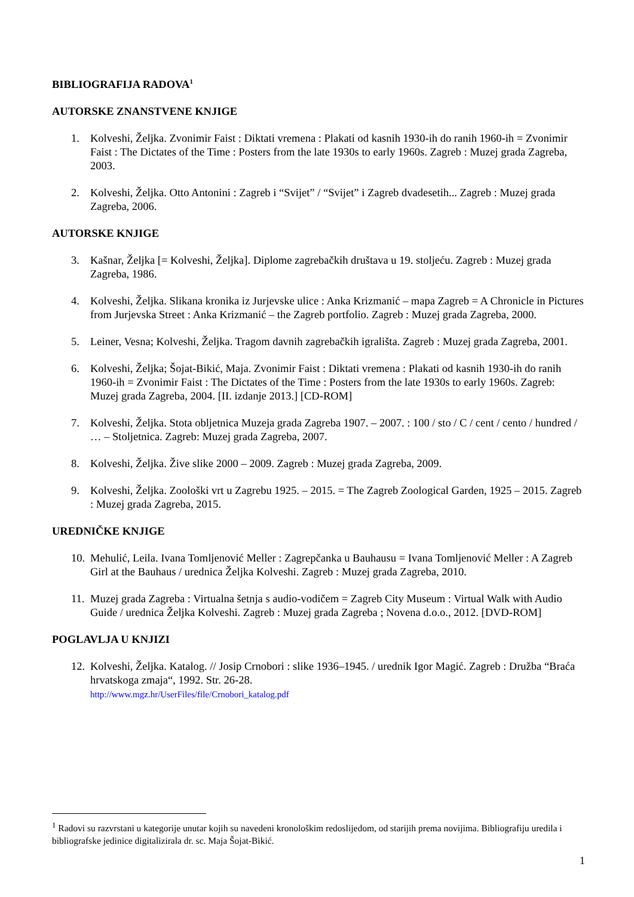BIBLIOGRAFIJA RADOVA<sup>1</sup>
AUTORSKE ZNANSTVENE KNJIGE
1. Kolveshi, Željka. Zvonimir Faist : Diktati vremena : Plakati od kasnih 1930-ih do ranih 1960-ih = Zvonimir Faist : The Dictates of the Time : Posters from the late 1930s to early 1960s. Zagreb : Muzej grada Zagreba, 2003.
2. Kolveshi, Željka. Otto Antonini : Zagreb i “Svijet” / “Svijet” i Zagreb dvadesetih... Zagreb : Muzej grada Zagreba, 2006.
AUTORSKE KNJIGE
3. Kašnar, Željka [= Kolveshi, Željka]. Diplome zagrebačkih društava u 19. stoljeću. Zagreb : Muzej grada Zagreba, 1986.
4. Kolveshi, Željka. Slikana kronika iz Jurjevske ulice : Anka Krizmanić – mapa Zagreb = A Chronicle in Pictures from Jurjevska Street : Anka Krizmanić – the Zagreb portfolio. Zagreb : Muzej grada Zagreba, 2000.
5. Leiner, Vesna; Kolveshi, Željka. Tragom davnih zagrebačkih igrališta. Zagreb : Muzej grada Zagreba, 2001.
6. Kolveshi, Željka; Šojat-Bikić, Maja. Zvonimir Faist : Diktati vremena : Plakati od kasnih 1930-ih do ranih 1960-ih = Zvonimir Faist : The Dictates of the Time : Posters from the late 1930s to early 1960s. Zagreb: Muzej grada Zagreba, 2004. [II. izdanje 2013.] [CD-ROM]
7. Kolveshi, Željka. Stota obljetnica Muzeja grada Zagreba 1907. – 2007. : 100 / sto / C / cent / cento / hundred / … – Stoljetnica. Zagreb: Muzej grada Zagreba, 2007.
8. Kolveshi, Željka. Žive slike 2000 – 2009. Zagreb : Muzej grada Zagreba, 2009.
9. Kolveshi, Željka. Zoološki vrt u Zagrebu 1925. – 2015. = The Zagreb Zoological Garden, 1925 – 2015. Zagreb : Muzej grada Zagreba, 2015.
UREDNIČKE KNJIGE
10. Mehulić, Leila. Ivana Tomljenović Meller : Zagrepčanka u Bauhausu = Ivana Tomljenović Meller : A Zagreb Girl at the Bauhaus / urednica Željka Kolveshi. Zagreb : Muzej grada Zagreba, 2010.
11. Muzej grada Zagreba : Virtualna šetnja s audio-vodičem = Zagreb City Museum : Virtual Walk with Audio Guide / urednica Željka Kolveshi. Zagreb : Muzej grada Zagreba ; Novena d.o.o., 2012. [DVD-ROM]
POGLAVLJA U KNJIZI
12. Kolveshi, Željka. Katalog. // Josip Crnobori : slike 1936–1945. / urednik Igor Magić. Zagreb : Družba “Braća hrvatskoga zmaja“, 1992. Str. 26-28.
http://www.mgz.hr/UserFiles/file/Crnobori_katalog.pdf
<sup>1</sup> Radovi su razvrstani u kategorije unutar kojih su navedeni kronološkim redoslijedom, od starijih prema novijima. Bibliografiju uredila i bibliografske jedinice digitalizirala dr. sc. Maja Šojat-Bikić.
1